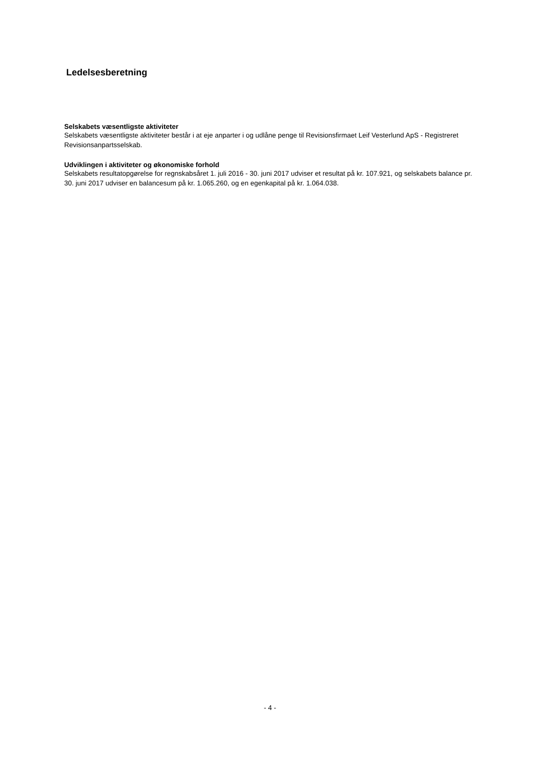Ledelsesberetning
Selskabets væsentligste aktiviteter
Selskabets væsentligste aktiviteter består i at eje anparter i og udlåne penge til Revisionsfirmaet Leif Vesterlund ApS - Registreret Revisionsanpartsselskab.
Udviklingen i aktiviteter og økonomiske forhold
Selskabets resultatopgørelse for regnskabsåret 1. juli 2016 - 30. juni 2017 udviser et resultat på kr. 107.921, og selskabets balance pr. 30. juni 2017 udviser en balancesum på kr. 1.065.260, og en egenkapital på kr. 1.064.038.
- 4 -